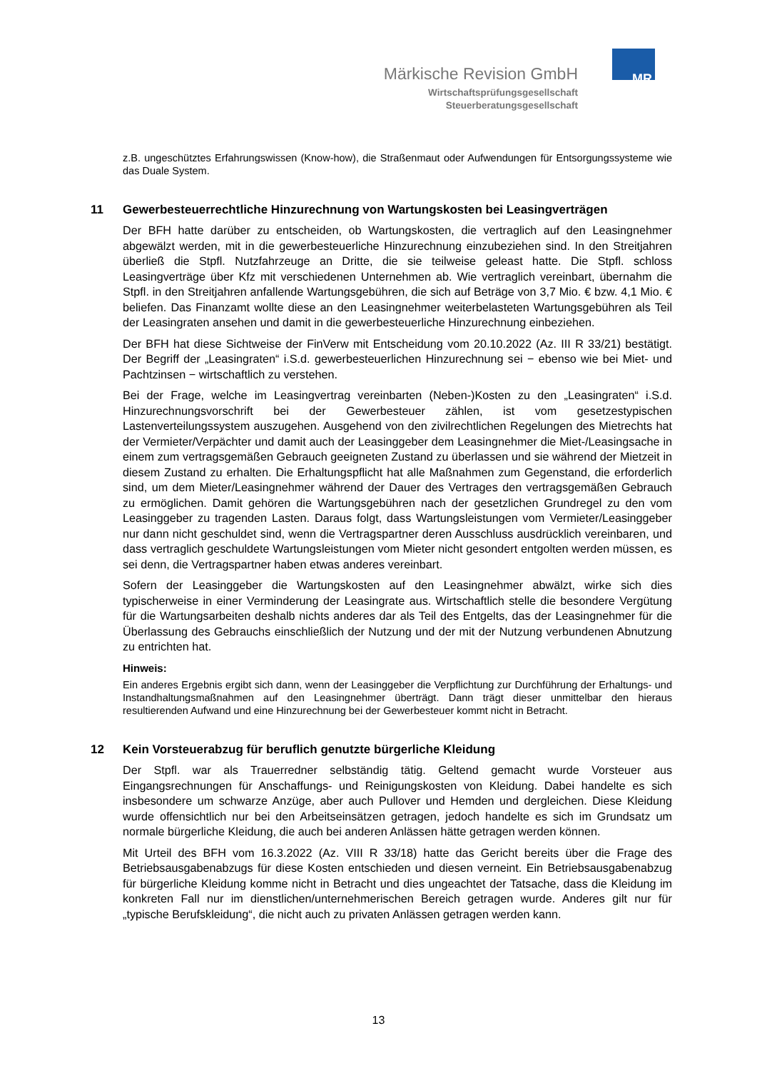MR
Märkische Revision GmbH
Wirtschaftsprüfungsgesellschaft
Steuerberatungsgesellschaft
z.B. ungeschütztes Erfahrungswissen (Know-how), die Straßenmaut oder Aufwendungen für Entsorgungssysteme wie das Duale System.
11 Gewerbesteuerrechtliche Hinzurechnung von Wartungskosten bei Leasingverträgen
Der BFH hatte darüber zu entscheiden, ob Wartungskosten, die vertraglich auf den Leasingnehmer abgewälzt werden, mit in die gewerbesteuerliche Hinzurechnung einzubeziehen sind. In den Streitjahren überließ die Stpfl. Nutzfahrzeuge an Dritte, die sie teilweise geleast hatte. Die Stpfl. schloss Leasingverträge über Kfz mit verschiedenen Unternehmen ab. Wie vertraglich vereinbart, übernahm die Stpfl. in den Streitjahren anfallende Wartungsgebühren, die sich auf Beträge von 3,7 Mio. € bzw. 4,1 Mio. € beliefen. Das Finanzamt wollte diese an den Leasingnehmer weiterbelasteten Wartungsgebühren als Teil der Leasingraten ansehen und damit in die gewerbesteuerliche Hinzurechnung einbeziehen.
Der BFH hat diese Sichtweise der FinVerw mit Entscheidung vom 20.10.2022 (Az. III R 33/21) bestätigt. Der Begriff der „Leasingraten“ i.S.d. gewerbesteuerlichen Hinzurechnung sei − ebenso wie bei Miet- und Pachtzinsen − wirtschaftlich zu verstehen.
Bei der Frage, welche im Leasingvertrag vereinbarten (Neben-)Kosten zu den „Leasingraten“ i.S.d. Hinzurechnungsvorschrift bei der Gewerbesteuer zählen, ist vom gesetzestypischen Lastenverteilungssystem auszugehen. Ausgehend von den zivilrechtlichen Regelungen des Mietrechts hat der Vermieter/Verpächter und damit auch der Leasinggeber dem Leasingnehmer die Miet-/Leasingsache in einem zum vertragsgemäßen Gebrauch geeigneten Zustand zu überlassen und sie während der Mietzeit in diesem Zustand zu erhalten. Die Erhaltungspflicht hat alle Maßnahmen zum Gegenstand, die erforderlich sind, um dem Mieter/Leasingnehmer während der Dauer des Vertrages den vertragsgemäßen Gebrauch zu ermöglichen. Damit gehören die Wartungsgebühren nach der gesetzlichen Grundregel zu den vom Leasinggeber zu tragenden Lasten. Daraus folgt, dass Wartungsleistungen vom Vermieter/Leasinggeber nur dann nicht geschuldet sind, wenn die Vertragspartner deren Ausschluss ausdrücklich vereinbaren, und dass vertraglich geschuldete Wartungsleistungen vom Mieter nicht gesondert entgolten werden müssen, es sei denn, die Vertragspartner haben etwas anderes vereinbart.
Sofern der Leasinggeber die Wartungskosten auf den Leasingnehmer abwälzt, wirke sich dies typischerweise in einer Verminderung der Leasingrate aus. Wirtschaftlich stelle die besondere Vergütung für die Wartungsarbeiten deshalb nichts anderes dar als Teil des Entgelts, das der Leasingnehmer für die Überlassung des Gebrauchs einschließlich der Nutzung und der mit der Nutzung verbundenen Abnutzung zu entrichten hat.
Hinweis:
Ein anderes Ergebnis ergibt sich dann, wenn der Leasinggeber die Verpflichtung zur Durchführung der Erhaltungs- und Instandhaltungsmaßnahmen auf den Leasingnehmer überträgt. Dann trägt dieser unmittelbar den hieraus resultierenden Aufwand und eine Hinzurechnung bei der Gewerbesteuer kommt nicht in Betracht.
12 Kein Vorsteuerabzug für beruflich genutzte bürgerliche Kleidung
Der Stpfl. war als Trauerredner selbständig tätig. Geltend gemacht wurde Vorsteuer aus Eingangsrechnungen für Anschaffungs- und Reinigungskosten von Kleidung. Dabei handelte es sich insbesondere um schwarze Anzüge, aber auch Pullover und Hemden und dergleichen. Diese Kleidung wurde offensichtlich nur bei den Arbeitseinsätzen getragen, jedoch handelte es sich im Grundsatz um normale bürgerliche Kleidung, die auch bei anderen Anlässen hätte getragen werden können.
Mit Urteil des BFH vom 16.3.2022 (Az. VIII R 33/18) hatte das Gericht bereits über die Frage des Betriebsausgabenabzugs für diese Kosten entschieden und diesen verneint. Ein Betriebsausgabenabzug für bürgerliche Kleidung komme nicht in Betracht und dies ungeachtet der Tatsache, dass die Kleidung im konkreten Fall nur im dienstlichen/unternehmerischen Bereich getragen wurde. Anderes gilt nur für „typische Berufskleidung“, die nicht auch zu privaten Anlässen getragen werden kann.
13